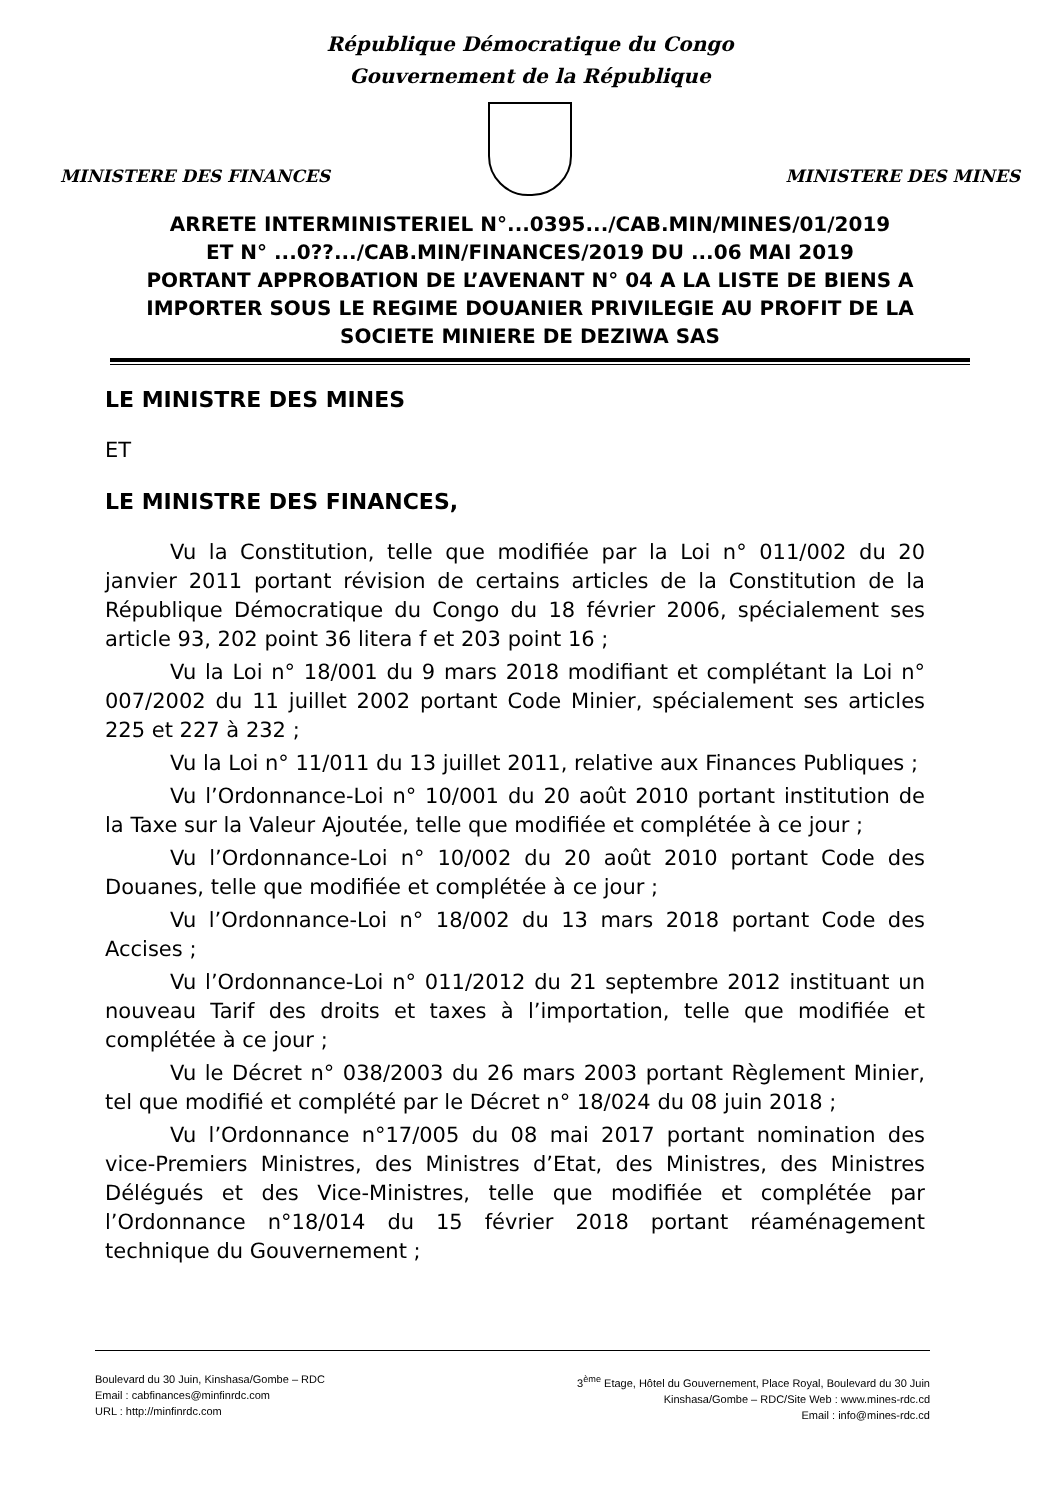République Démocratique du Congo
Gouvernement de la République
MINISTERE DES FINANCES MINISTERE DES MINES
ARRETE INTERMINISTERIEL N°...0395.../CAB.MIN/MINES/01/2019
ET N° ...0??.../CAB.MIN/FINANCES/2019 DU ...06 MAI 2019
PORTANT APPROBATION DE L’AVENANT N° 04 A LA LISTE DE BIENS A IMPORTER SOUS LE REGIME DOUANIER PRIVILEGIE AU PROFIT DE LA SOCIETE MINIERE DE DEZIWA SAS
LE MINISTRE DES MINES
ET
LE MINISTRE DES FINANCES,
Vu la Constitution, telle que modifiée par la Loi n° 011/002 du 20 janvier 2011 portant révision de certains articles de la Constitution de la République Démocratique du Congo du 18 février 2006, spécialement ses article 93, 202 point 36 litera f et 203 point 16 ;
Vu la Loi n° 18/001 du 9 mars 2018 modifiant et complétant la Loi n° 007/2002 du 11 juillet 2002 portant Code Minier, spécialement ses articles 225 et 227 à 232 ;
Vu la Loi n° 11/011 du 13 juillet 2011, relative aux Finances Publiques ;
Vu l’Ordonnance-Loi n° 10/001 du 20 août 2010 portant institution de la Taxe sur la Valeur Ajoutée, telle que modifiée et complétée à ce jour ;
Vu l’Ordonnance-Loi n° 10/002 du 20 août 2010 portant Code des Douanes, telle que modifiée et complétée à ce jour ;
Vu l’Ordonnance-Loi n° 18/002 du 13 mars 2018 portant Code des Accises ;
Vu l’Ordonnance-Loi n° 011/2012 du 21 septembre 2012 instituant un nouveau Tarif des droits et taxes à l’importation, telle que modifiée et complétée à ce jour ;
Vu le Décret n° 038/2003 du 26 mars 2003 portant Règlement Minier, tel que modifié et complété par le Décret n° 18/024 du 08 juin 2018 ;
Vu l’Ordonnance n°17/005 du 08 mai 2017 portant nomination des vice-Premiers Ministres, des Ministres d’Etat, des Ministres, des Ministres Délégués et des Vice-Ministres, telle que modifiée et complétée par l’Ordonnance n°18/014 du 15 février 2018 portant réaménagement technique du Gouvernement ;
Boulevard du 30 Juin, Kinshasa/Gombe – RDC
Email : cabfinances@minfinrdc.com
URL : http://minfinrdc.com
3<sup>ème</sup> Etage, Hôtel du Gouvernement, Place Royal, Boulevard du 30 Juin
Kinshasa/Gombe – RDC/Site Web : www.mines-rdc.cd
Email : info@mines-rdc.cd